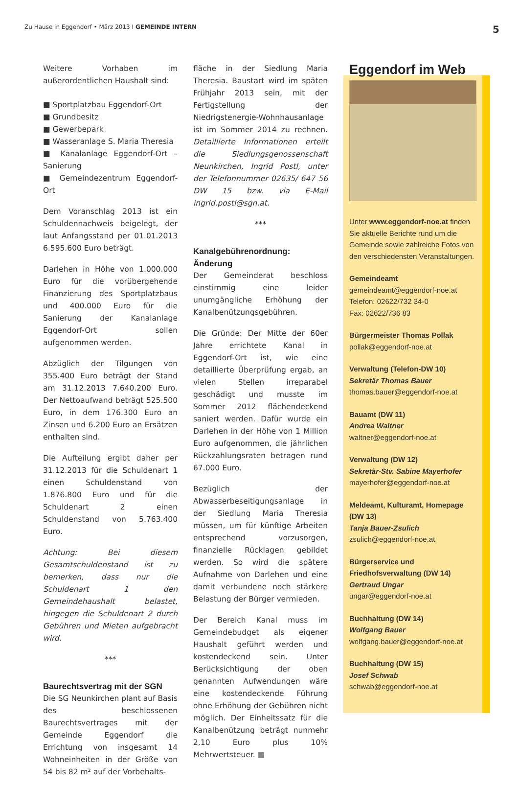Zu Hause in Eggendorf • März 2013 I GEMEINDE INTERN
5
Weitere Vorhaben im außerordentlichen Haushalt sind:
■ Sportplatzbau Eggendorf-Ort
■ Grundbesitz
■ Gewerbepark
■ Wasseranlage S. Maria Theresia
■ Kanalanlage Eggendorf-Ort – Sanierung
■ Gemeindezentrum Eggendorf-Ort
Dem Voranschlag 2013 ist ein Schuldennachweis beigelegt, der laut Anfangsstand per 01.01.2013 6.595.600 Euro beträgt.
Darlehen in Höhe von 1.000.000 Euro für die vorübergehende Finanzierung des Sportplatzbaus und 400.000 Euro für die Sanierung der Kanalanlage Eggendorf-Ort sollen aufgenommen werden.
Abzüglich der Tilgungen von 355.400 Euro beträgt der Stand am 31.12.2013 7.640.200 Euro. Der Nettoaufwand beträgt 525.500 Euro, in dem 176.300 Euro an Zinsen und 6.200 Euro an Ersätzen enthalten sind.
Die Aufteilung ergibt daher per 31.12.2013 für die Schuldenart 1 einen Schuldenstand von 1.876.800 Euro und für die Schuldenart 2 einen Schuldenstand von 5.763.400 Euro.
Achtung: Bei diesem Gesamtschuldenstand ist zu bemerken, dass nur die Schuldenart 1 den Gemeindehaushalt belastet, hingegen die Schuldenart 2 durch Gebühren und Mieten aufgebracht wird.
***
Baurechtsvertrag mit der SGN
Die SG Neunkirchen plant auf Basis des beschlossenen Baurechtsvertrages mit der Gemeinde Eggendorf die Errichtung von insgesamt 14 Wohneinheiten in der Größe von 54 bis 82 m² auf der Vorbehalts-
fläche in der Siedlung Maria Theresia. Baustart wird im späten Frühjahr 2013 sein, mit der Fertigstellung der Niedrigstenergie-Wohnhausanlage ist im Sommer 2014 zu rechnen. Detaillierte Informationen erteilt die Siedlungsgenossenschaft Neunkirchen, Ingrid Postl, unter der Telefonnummer 02635/ 647 56 DW 15 bzw. via E-Mail ingrid.postl@sgn.at.
***
Kanalgebührenordnung: Änderung
Der Gemeinderat beschloss einstimmig eine leider unumgängliche Erhöhung der Kanalbenützungsgebühren.
Die Gründe: Der Mitte der 60er Jahre errichtete Kanal in Eggendorf-Ort ist, wie eine detaillierte Überprüfung ergab, an vielen Stellen irreparabel geschädigt und musste im Sommer 2012 flächendeckend saniert werden. Dafür wurde ein Darlehen in der Höhe von 1 Million Euro aufgenommen, die jährlichen Rückzahlungsraten betragen rund 67.000 Euro.
Bezüglich der Abwasserbeseitigungsanlage in der Siedlung Maria Theresia müssen, um für künftige Arbeiten entsprechend vorzusorgen, finanzielle Rücklagen gebildet werden. So wird die spätere Aufnahme von Darlehen und eine damit verbundene noch stärkere Belastung der Bürger vermieden.
Der Bereich Kanal muss im Gemeindebudget als eigener Haushalt geführt werden und kostendeckend sein. Unter Berücksichtigung der oben genannten Aufwendungen wäre eine kostendeckende Führung ohne Erhöhung der Gebühren nicht möglich. Der Einheitssatz für die Kanalbenützung beträgt nunmehr 2,10 Euro plus 10% Mehrwertsteuer. ■
Eggendorf im Web
Unter www.eggendorf-noe.at finden Sie aktuelle Berichte rund um die Gemeinde sowie zahlreiche Fotos von den verschiedensten Veranstaltungen.
Gemeindeamt
gemeindeamt@eggendorf-noe.at
Telefon: 02622/732 34-0
Fax: 02622/736 83
Bürgermeister Thomas Pollak
pollak@eggendorf-noe.at
Verwaltung (Telefon-DW 10)
Sekretär Thomas Bauer
thomas.bauer@eggendorf-noe.at
Bauamt (DW 11)
Andrea Waltner
waltner@eggendorf-noe.at
Verwaltung (DW 12)
Sekretär-Stv. Sabine Mayerhofer
mayerhofer@eggendorf-noe.at
Meldeamt, Kulturamt, Homepage (DW 13)
Tanja Bauer-Zsulich
zsulich@eggendorf-noe.at
Bürgerservice und Friedhofsverwaltung (DW 14)
Gertraud Ungar
ungar@eggendorf-noe.at
Buchhaltung (DW 14)
Wolfgang Bauer
wolfgang.bauer@eggendorf-noe.at
Buchhaltung (DW 15)
Josef Schwab
schwab@eggendorf-noe.at